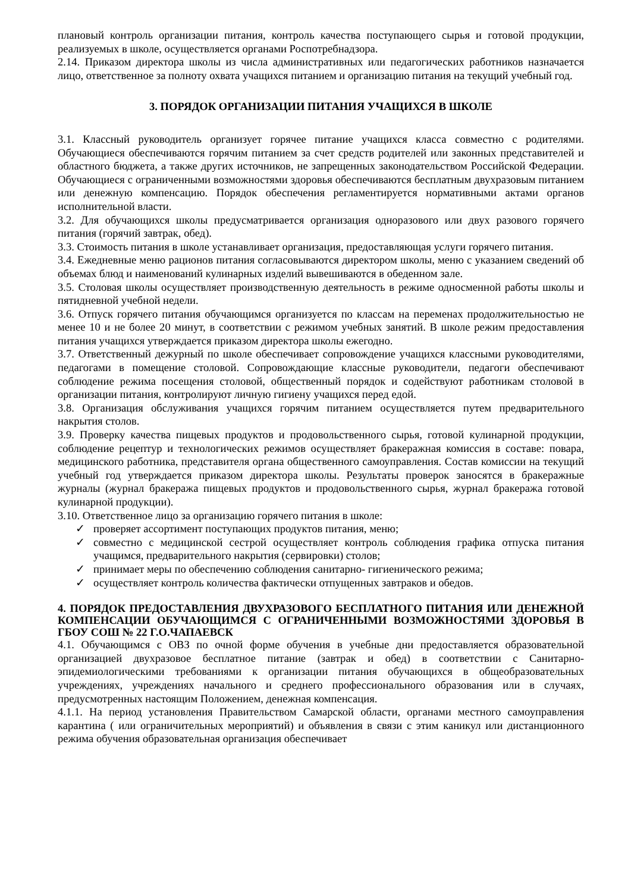плановый контроль организации питания, контроль качества поступающего сырья и готовой продукции, реализуемых в школе, осуществляется органами Роспотребнадзора.
2.14. Приказом директора школы из числа административных или педагогических работников назначается лицо, ответственное за полноту охвата учащихся питанием и организацию питания на текущий учебный год.
3. ПОРЯДОК ОРГАНИЗАЦИИ ПИТАНИЯ УЧАЩИХСЯ В ШКОЛЕ
3.1. Классный руководитель организует горячее питание учащихся класса совместно с родителями. Обучающиеся обеспечиваются горячим питанием за счет средств родителей или законных представителей и областного бюджета, а также других источников, не запрещенных законодательством Российской Федерации. Обучающиеся с ограниченными возможностями здоровья обеспечиваются бесплатным двухразовым питанием или денежную компенсацию. Порядок обеспечения регламентируется нормативными актами органов исполнительной власти.
3.2. Для обучающихся школы предусматривается организация одноразового или двух разового горячего питания (горячий завтрак, обед).
3.3. Стоимость питания в школе устанавливает организация, предоставляющая услуги горячего питания.
3.4. Ежедневные меню рационов питания согласовываются директором школы, меню с указанием сведений об объемах блюд и наименований кулинарных изделий вывешиваются в обеденном зале.
3.5. Столовая школы осуществляет производственную деятельность в режиме односменной работы школы и пятидневной учебной недели.
3.6. Отпуск горячего питания обучающимся организуется по классам на переменах продолжительностью не менее 10 и не более 20 минут, в соответствии с режимом учебных занятий. В школе режим предоставления питания учащихся утверждается приказом директора школы ежегодно.
3.7. Ответственный дежурный по школе обеспечивает сопровождение учащихся классными руководителями, педагогами в помещение столовой. Сопровождающие классные руководители, педагоги обеспечивают соблюдение режима посещения столовой, общественный порядок и содействуют работникам столовой в организации питания, контролируют личную гигиену учащихся перед едой.
3.8. Организация обслуживания учащихся горячим питанием осуществляется путем предварительного накрытия столов.
3.9. Проверку качества пищевых продуктов и продовольственного сырья, готовой кулинарной продукции, соблюдение рецептур и технологических режимов осуществляет бракеражная комиссия в составе: повара, медицинского работника, представителя органа общественного самоуправления. Состав комиссии на текущий учебный год утверждается приказом директора школы. Результаты проверок заносятся в бракеражные журналы (журнал бракеража пищевых продуктов и продовольственного сырья, журнал бракеража готовой кулинарной продукции).
3.10. Ответственное лицо за организацию горячего питания в школе:
✓ проверяет ассортимент поступающих продуктов питания, меню;
✓ совместно с медицинской сестрой осуществляет контроль соблюдения графика отпуска питания учащимся, предварительного накрытия (сервировки) столов;
✓ принимает меры по обеспечению соблюдения санитарно- гигиенического режима;
✓ осуществляет контроль количества фактически отпущенных завтраков и обедов.
4. ПОРЯДОК ПРЕДОСТАВЛЕНИЯ ДВУХРАЗОВОГО БЕСПЛАТНОГО ПИТАНИЯ ИЛИ ДЕНЕЖНОЙ КОМПЕНСАЦИИ ОБУЧАЮЩИМСЯ С ОГРАНИЧЕННЫМИ ВОЗМОЖНОСТЯМИ ЗДОРОВЬЯ В ГБОУ СОШ № 22 Г.О.ЧАПАЕВСК
4.1. Обучающимся с ОВЗ по очной форме обучения в учебные дни предоставляется образовательной организацией двухразовое бесплатное питание (завтрак и обед) в соответствии с Санитарно-эпидемиологическими требованиями к организации питания обучающихся в общеобразовательных учреждениях, учреждениях начального и среднего профессионального образования или в случаях, предусмотренных настоящим Положением, денежная компенсация.
4.1.1. На период установления Правительством Самарской области, органами местного самоуправления карантина ( или ограничительных мероприятий) и объявления в связи с этим каникул или дистанционного режима обучения образовательная организация обеспечивает